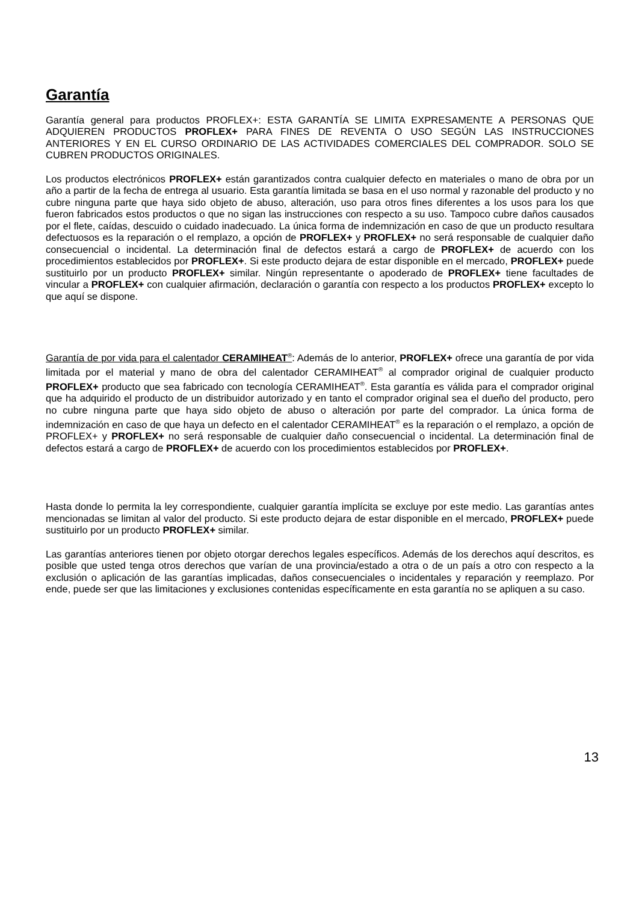Garantía
Garantía general para productos PROFLEX+: ESTA GARANTÍA SE LIMITA EXPRESAMENTE A PERSONAS QUE ADQUIEREN PRODUCTOS PROFLEX+ PARA FINES DE REVENTA O USO SEGÚN LAS INSTRUCCIONES ANTERIORES Y EN EL CURSO ORDINARIO DE LAS ACTIVIDADES COMERCIALES DEL COMPRADOR. SOLO SE CUBREN PRODUCTOS ORIGINALES.
Los productos electrónicos PROFLEX+ están garantizados contra cualquier defecto en materiales o mano de obra por un año a partir de la fecha de entrega al usuario. Esta garantía limitada se basa en el uso normal y razonable del producto y no cubre ninguna parte que haya sido objeto de abuso, alteración, uso para otros fines diferentes a los usos para los que fueron fabricados estos productos o que no sigan las instrucciones con respecto a su uso. Tampoco cubre daños causados por el flete, caídas, descuido o cuidado inadecuado. La única forma de indemnización en caso de que un producto resultara defectuosos es la reparación o el remplazo, a opción de PROFLEX+ y PROFLEX+ no será responsable de cualquier daño consecuencial o incidental. La determinación final de defectos estará a cargo de PROFLEX+ de acuerdo con los procedimientos establecidos por PROFLEX+. Si este producto dejara de estar disponible en el mercado, PROFLEX+ puede sustituirlo por un producto PROFLEX+ similar. Ningún representante o apoderado de PROFLEX+ tiene facultades de vincular a PROFLEX+ con cualquier afirmación, declaración o garantía con respecto a los productos PROFLEX+ excepto lo que aquí se dispone.
Garantía de por vida para el calentador CERAMIHEAT<sup>®</sup>: Además de lo anterior, PROFLEX+ ofrece una garantía de por vida limitada por el material y mano de obra del calentador CERAMIHEAT<sup>®</sup> al comprador original de cualquier producto PROFLEX+ producto que sea fabricado con tecnología CERAMIHEAT<sup>®</sup>. Esta garantía es válida para el comprador original que ha adquirido el producto de un distribuidor autorizado y en tanto el comprador original sea el dueño del producto, pero no cubre ninguna parte que haya sido objeto de abuso o alteración por parte del comprador. La única forma de indemnización en caso de que haya un defecto en el calentador CERAMIHEAT<sup>®</sup> es la reparación o el remplazo, a opción de PROFLEX+ y PROFLEX+ no será responsable de cualquier daño consecuencial o incidental. La determinación final de defectos estará a cargo de PROFLEX+ de acuerdo con los procedimientos establecidos por PROFLEX+.
Hasta donde lo permita la ley correspondiente, cualquier garantía implícita se excluye por este medio. Las garantías antes mencionadas se limitan al valor del producto. Si este producto dejara de estar disponible en el mercado, PROFLEX+ puede sustituirlo por un producto PROFLEX+ similar.
Las garantías anteriores tienen por objeto otorgar derechos legales específicos. Además de los derechos aquí descritos, es posible que usted tenga otros derechos que varían de una provincia/estado a otra o de un país a otro con respecto a la exclusión o aplicación de las garantías implicadas, daños consecuenciales o incidentales y reparación y reemplazo. Por ende, puede ser que las limitaciones y exclusiones contenidas específicamente en esta garantía no se apliquen a su caso.
13